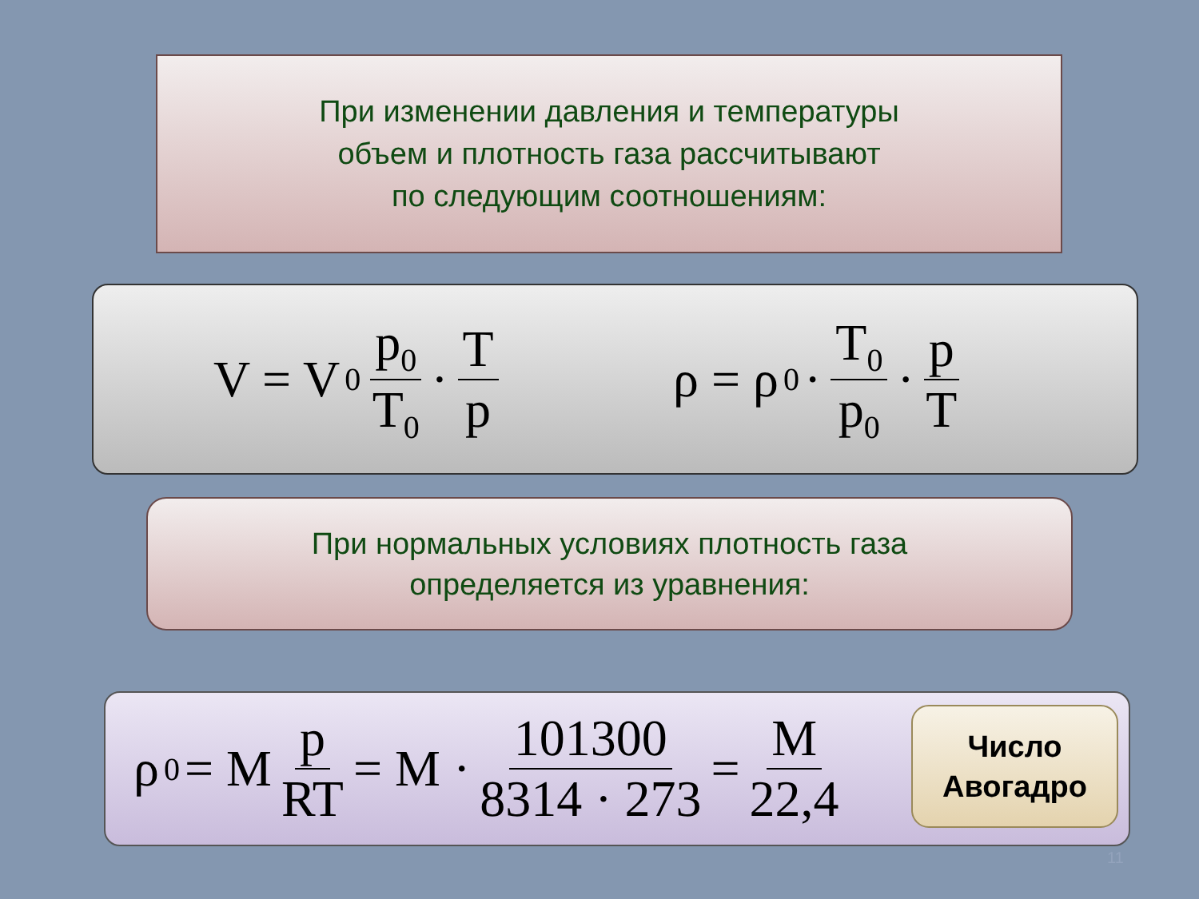При изменении давления и температуры
объем и плотность газа рассчитывают
по следующим соотношениям:
V = V<sub>0</sub> p<sub>0</sub> T<sub>0</sub> · T p ρ = ρ<sub>0</sub> · T<sub>0</sub> p<sub>0</sub> · p T
При нормальных условиях плотность газа
определяется из уравнения:
ρ<sub>0</sub> = M p RT = M · 101300 8314 · 273 = M 22,4
Число
Авогадро
11